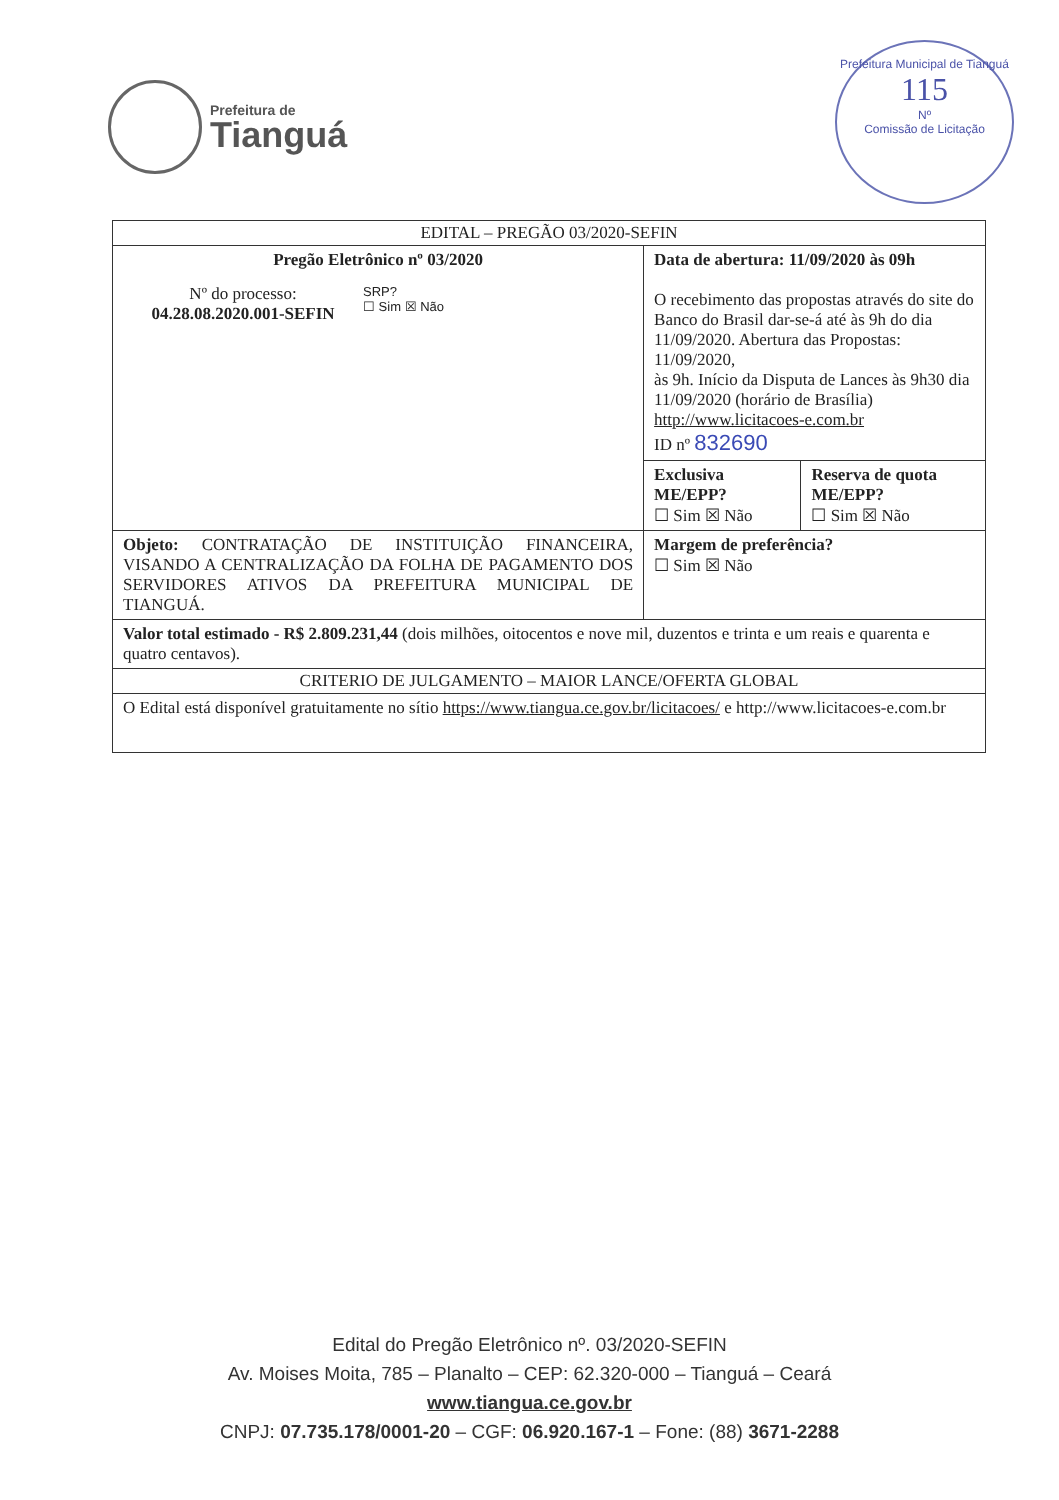Prefeitura de
Tianguá
Prefeitura Municipal de Tianguá
115
Nº
Comissão de Licitação
| EDITAL – PREGÃO 03/2020-SEFIN | | |
| --- | --- | --- |
| Pregão Eletrônico nº 03/2020 Nº do processo: 04.28.08.2020.001-SEFIN SRP? ☐ Sim ☒ Não | Data de abertura: 11/09/2020 às 09h O recebimento das propostas através do site do Banco do Brasil dar-se-á até às 9h do dia 11/09/2020. Abertura das Propostas: 11/09/2020, às 9h. Início da Disputa de Lances às 9h30 dia 11/09/2020 (horário de Brasília) http://www.licitacoes-e.com.br ID nº 832690 | |
| | Exclusiva ME/EPP? ☐ Sim ☒ Não | Reserva de quota ME/EPP? ☐ Sim ☒ Não |
| Objeto: CONTRATAÇÃO DE INSTITUIÇÃO FINANCEIRA, VISANDO A CENTRALIZAÇÃO DA FOLHA DE PAGAMENTO DOS SERVIDORES ATIVOS DA PREFEITURA MUNICIPAL DE TIANGUÁ. | Margem de preferência? ☐ Sim ☒ Não | |
| Valor total estimado - R$ 2.809.231,44 (dois milhões, oitocentos e nove mil, duzentos e trinta e um reais e quarenta e quatro centavos). | | |
| CRITERIO DE JULGAMENTO – MAIOR LANCE/OFERTA GLOBAL | | |
| O Edital está disponível gratuitamente no sítio https://www.tiangua.ce.gov.br/licitacoes/ e http://www.licitacoes-e.com.br | | |
Edital do Pregão Eletrônico nº. 03/2020-SEFIN
Av. Moises Moita, 785 – Planalto – CEP: 62.320-000 – Tianguá – Ceará
www.tiangua.ce.gov.br
CNPJ: 07.735.178/0001-20 – CGF: 06.920.167-1 – Fone: (88) 3671-2288